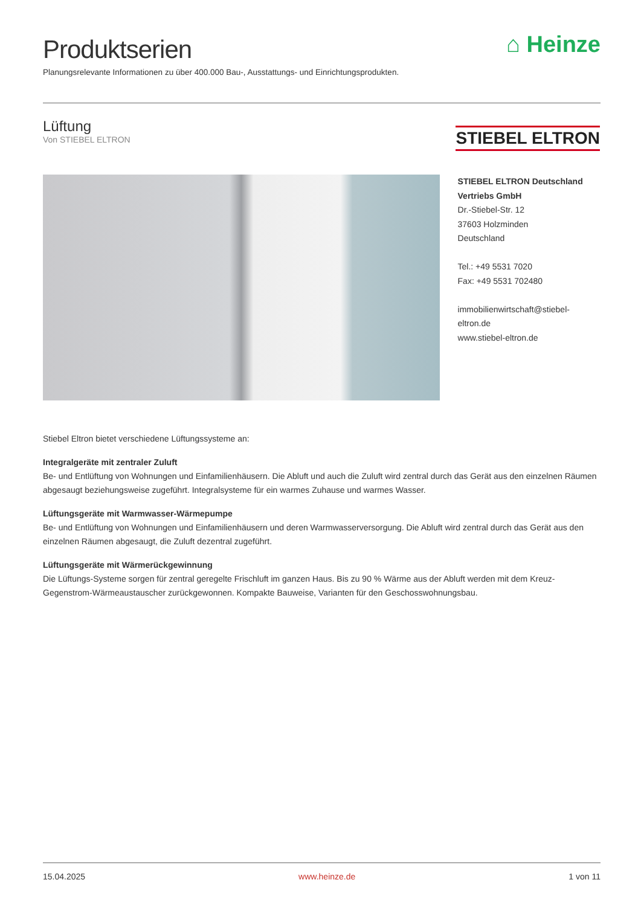Produktserien
Planungsrelevante Informationen zu über 400.000 Bau-, Ausstattungs- und Einrichtungsprodukten.
⌂ Heinze
Lüftung
Von STIEBEL ELTRON
STIEBEL ELTRON
STIEBEL ELTRON Deutschland
Vertriebs GmbH
Dr.-Stiebel-Str. 12
37603 Holzminden
Deutschland
Tel.: +49 5531 7020
Fax: +49 5531 702480
immobilienwirtschaft@stiebel-eltron.de
www.stiebel-eltron.de
Stiebel Eltron bietet verschiedene Lüftungssysteme an:
Integralgeräte mit zentraler Zuluft
Be- und Entlüftung von Wohnungen und Einfamilienhäusern. Die Abluft und auch die Zuluft wird zentral durch das Gerät aus den einzelnen Räumen abgesaugt beziehungsweise zugeführt. Integralsysteme für ein warmes Zuhause und warmes Wasser.
Lüftungsgeräte mit Warmwasser-Wärmepumpe
Be- und Entlüftung von Wohnungen und Einfamilienhäusern und deren Warmwasserversorgung. Die Abluft wird zentral durch das Gerät aus den einzelnen Räumen abgesaugt, die Zuluft dezentral zugeführt.
Lüftungsgeräte mit Wärmerückgewinnung
Die Lüftungs-Systeme sorgen für zentral geregelte Frischluft im ganzen Haus. Bis zu 90 % Wärme aus der Abluft werden mit dem Kreuz-Gegenstrom-Wärmeaustauscher zurückgewonnen. Kompakte Bauweise, Varianten für den Geschosswohnungsbau.
15.04.2025 www.heinze.de 1 von 11